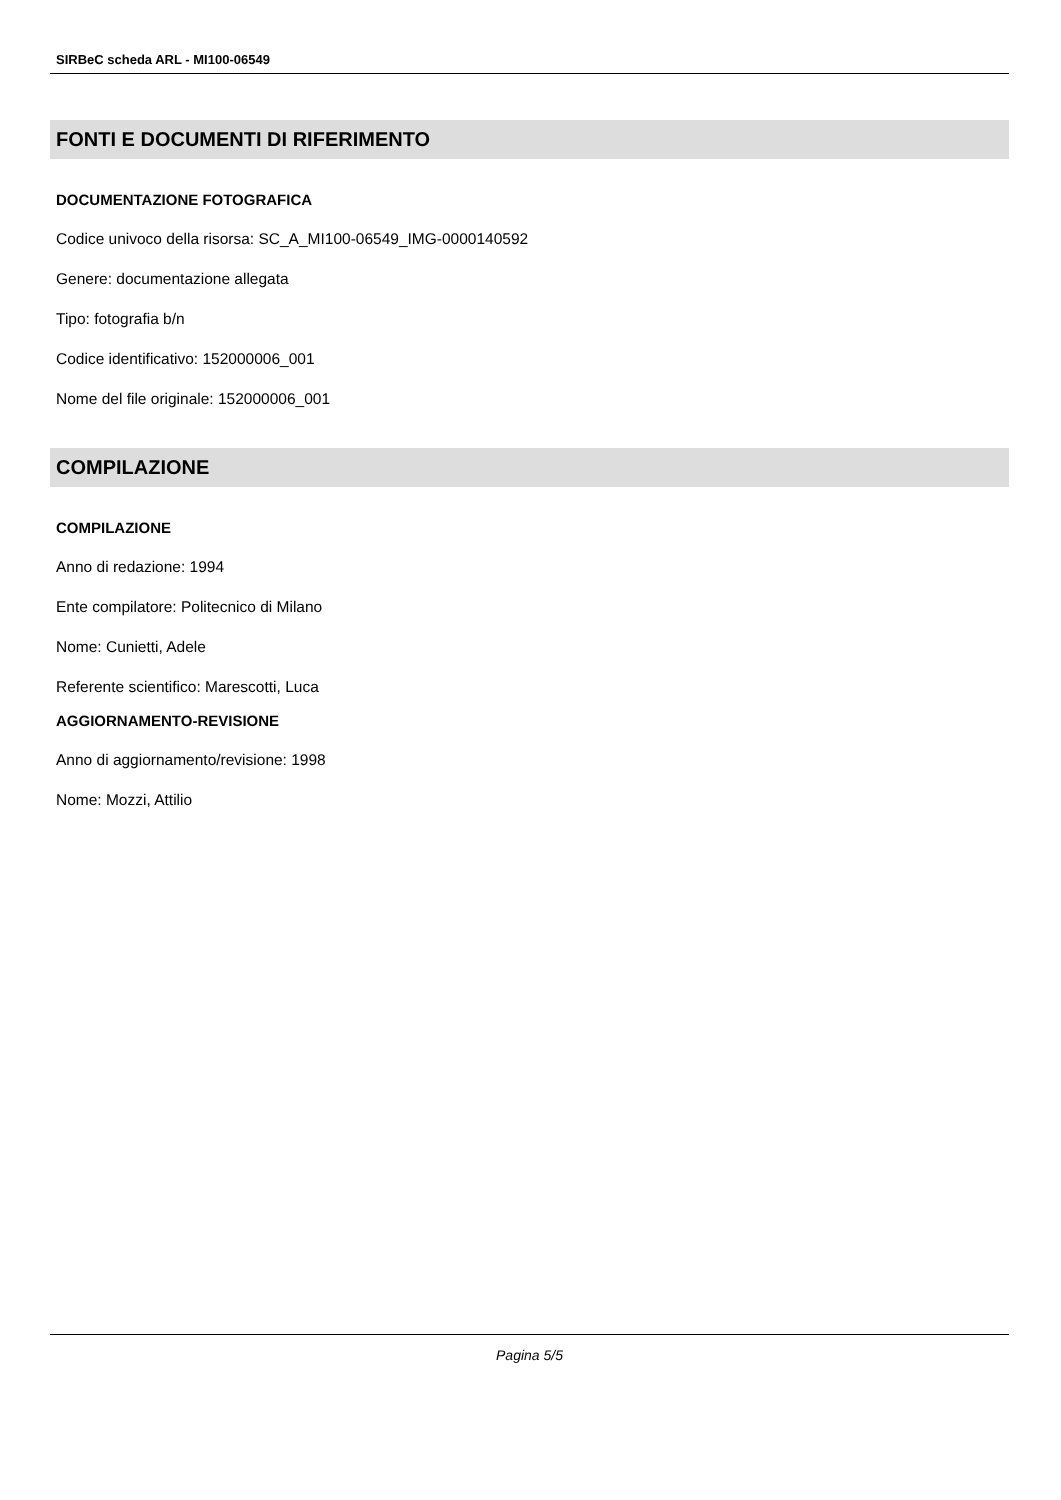SIRBeC scheda ARL - MI100-06549
FONTI E DOCUMENTI DI RIFERIMENTO
DOCUMENTAZIONE FOTOGRAFICA
Codice univoco della risorsa: SC_A_MI100-06549_IMG-0000140592
Genere: documentazione allegata
Tipo: fotografia b/n
Codice identificativo: 152000006_001
Nome del file originale: 152000006_001
COMPILAZIONE
COMPILAZIONE
Anno di redazione: 1994
Ente compilatore: Politecnico di Milano
Nome: Cunietti, Adele
Referente scientifico: Marescotti, Luca
AGGIORNAMENTO-REVISIONE
Anno di aggiornamento/revisione: 1998
Nome: Mozzi, Attilio
Pagina 5/5